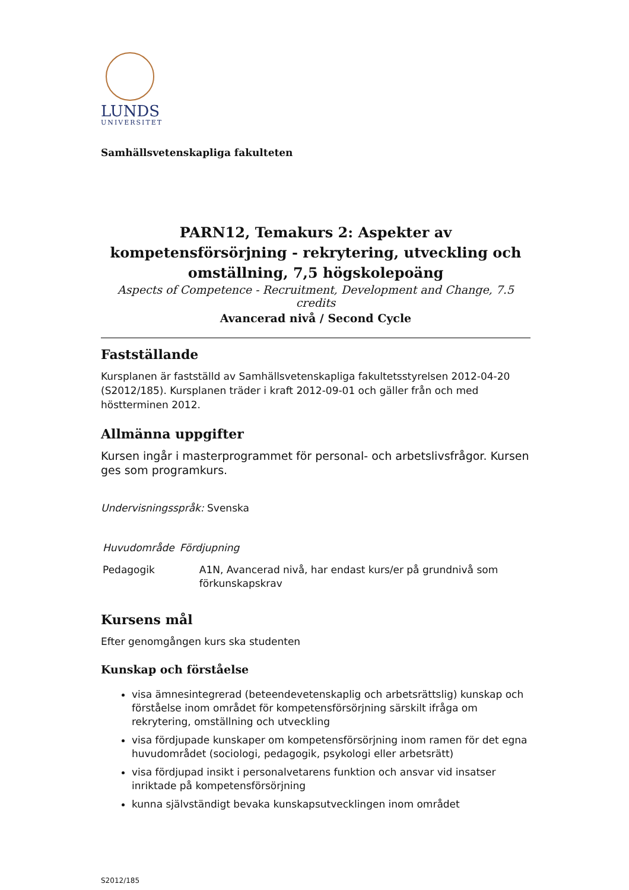LUNDS
UNIVERSITET
Samhällsvetenskapliga fakulteten
PARN12, Temakurs 2: Aspekter av kompetensförsörjning - rekrytering, utveckling och omställning, 7,5 högskolepoäng
Aspects of Competence - Recruitment, Development and Change, 7.5 credits
Avancerad nivå / Second Cycle
Fastställande
Kursplanen är fastställd av Samhällsvetenskapliga fakultetsstyrelsen 2012-04-20 (S2012/185). Kursplanen träder i kraft 2012-09-01 och gäller från och med höstterminen 2012.
Allmänna uppgifter
Kursen ingår i masterprogrammet för personal- och arbetslivsfrågor. Kursen ges som programkurs.
Undervisningsspråk: Svenska
| Huvudområde | Fördjupning |
| --- | --- |
| Pedagogik | A1N, Avancerad nivå, har endast kurs/er på grundnivå som förkunskapskrav |
Kursens mål
Efter genomgången kurs ska studenten
Kunskap och förståelse
visa ämnesintegrerad (beteendevetenskaplig och arbetsrättslig) kunskap och förståelse inom området för kompetensförsörjning särskilt ifråga om rekrytering, omställning och utveckling
visa fördjupade kunskaper om kompetensförsörjning inom ramen för det egna huvudområdet (sociologi, pedagogik, psykologi eller arbetsrätt)
visa fördjupad insikt i personalvetarens funktion och ansvar vid insatser inriktade på kompetensförsörjning
kunna självständigt bevaka kunskapsutvecklingen inom området
S2012/185